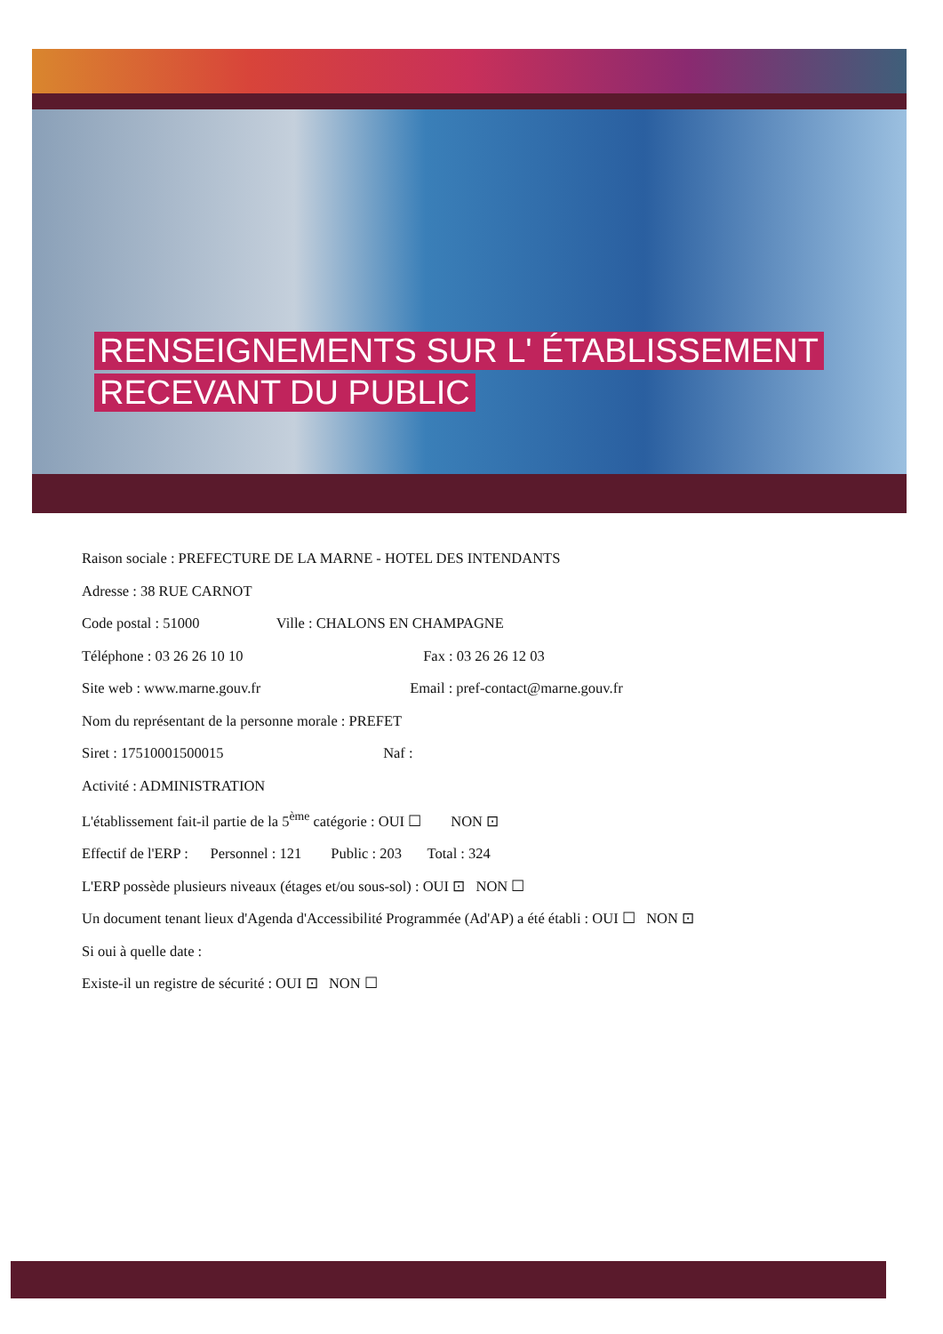RENSEIGNEMENTS SUR L' ÉTABLISSEMENT
RECEVANT DU PUBLIC
Raison sociale : PREFECTURE DE LA MARNE - HOTEL DES INTENDANTS
Adresse : 38 RUE CARNOT
Code postal : 51000 Ville : CHALONS EN CHAMPAGNE
Téléphone : 03 26 26 10 10 Fax : 03 26 26 12 03
Site web : www.marne.gouv.fr Email : pref-contact@marne.gouv.fr
Nom du représentant de la personne morale : PREFET
Siret : 17510001500015 Naf :
Activité : ADMINISTRATION
L'établissement fait-il partie de la 5<sup>ème</sup> catégorie : OUI ☐ NON ⊡
Effectif de l'ERP : Personnel : 121 Public : 203 Total : 324
L'ERP possède plusieurs niveaux (étages et/ou sous-sol) : OUI ⊡ NON ☐
Un document tenant lieux d'Agenda d'Accessibilité Programmée (Ad'AP) a été établi : OUI ☐ NON ⊡
Si oui à quelle date :
Existe-il un registre de sécurité : OUI ⊡ NON ☐